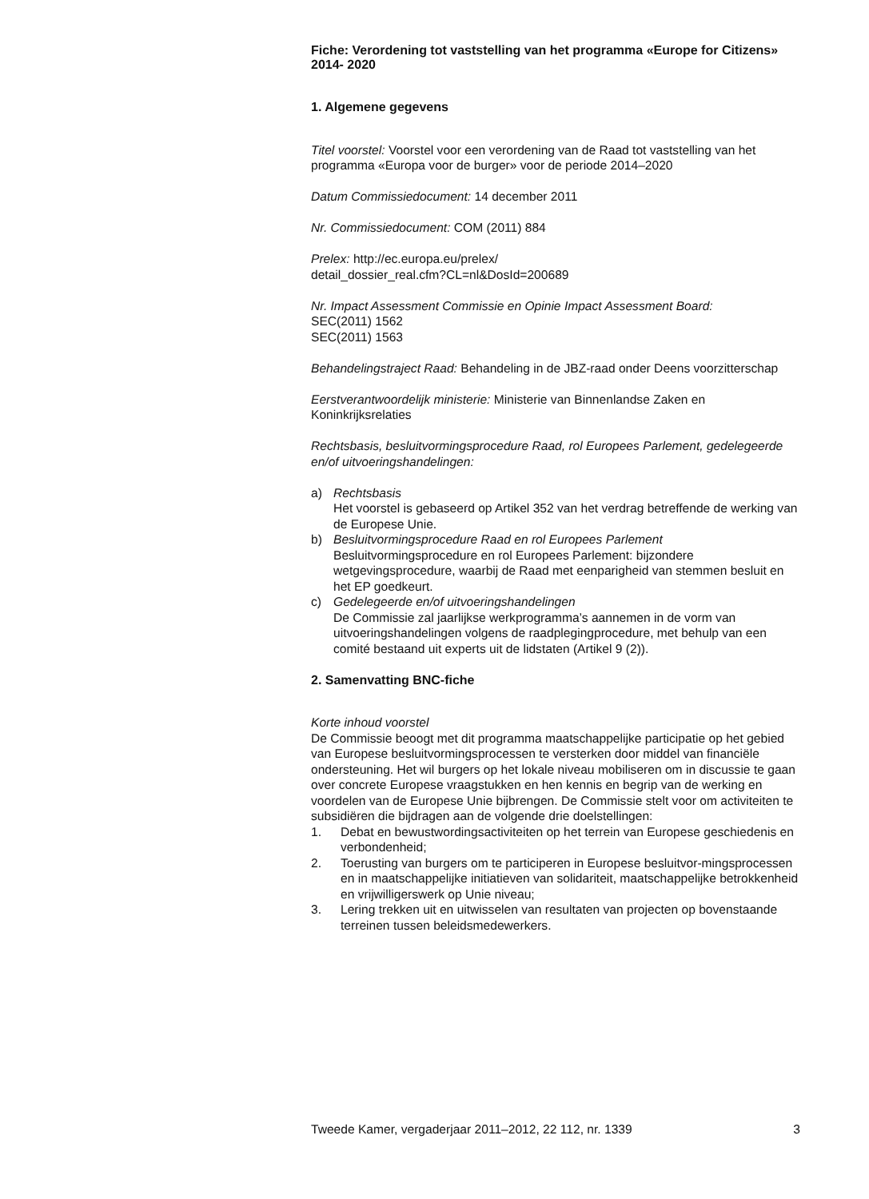Fiche: Verordening tot vaststelling van het programma «Europe for Citizens» 2014- 2020
1. Algemene gegevens
Titel voorstel: Voorstel voor een verordening van de Raad tot vaststelling van het programma «Europa voor de burger» voor de periode 2014–2020
Datum Commissiedocument: 14 december 2011
Nr. Commissiedocument: COM (2011) 884
Prelex: http://ec.europa.eu/prelex/
detail_dossier_real.cfm?CL=nl&DosId=200689
Nr. Impact Assessment Commissie en Opinie Impact Assessment Board:
SEC(2011) 1562
SEC(2011) 1563
Behandelingstraject Raad: Behandeling in de JBZ-raad onder Deens voorzitterschap
Eerstverantwoordelijk ministerie: Ministerie van Binnenlandse Zaken en Koninkrijksrelaties
Rechtsbasis, besluitvormingsprocedure Raad, rol Europees Parlement, gedelegeerde en/of uitvoeringshandelingen:
a) Rechtsbasis
Het voorstel is gebaseerd op Artikel 352 van het verdrag betreffende de werking van de Europese Unie.
b) Besluitvormingsprocedure Raad en rol Europees Parlement
Besluitvormingsprocedure en rol Europees Parlement: bijzondere wetgevingsprocedure, waarbij de Raad met eenparigheid van stemmen besluit en het EP goedkeurt.
c) Gedelegeerde en/of uitvoeringshandelingen
De Commissie zal jaarlijkse werkprogramma’s aannemen in de vorm van uitvoeringshandelingen volgens de raadplegingprocedure, met behulp van een comité bestaand uit experts uit de lidstaten (Artikel 9 (2)).
2. Samenvatting BNC-fiche
Korte inhoud voorstel
De Commissie beoogt met dit programma maatschappelijke participatie op het gebied van Europese besluitvormingsprocessen te versterken door middel van financiële ondersteuning. Het wil burgers op het lokale niveau mobiliseren om in discussie te gaan over concrete Europese vraagstukken en hen kennis en begrip van de werking en voordelen van de Europese Unie bijbrengen. De Commissie stelt voor om activiteiten te subsidiëren die bijdragen aan de volgende drie doelstellingen:
1. Debat en bewustwordingsactiviteiten op het terrein van Europese geschiedenis en verbondenheid;
2. Toerusting van burgers om te participeren in Europese besluitvor-mingsprocessen en in maatschappelijke initiatieven van solidariteit, maatschappelijke betrokkenheid en vrijwilligerswerk op Unie niveau;
3. Lering trekken uit en uitwisselen van resultaten van projecten op bovenstaande terreinen tussen beleidsmedewerkers.
Tweede Kamer, vergaderjaar 2011–2012, 22 112, nr. 1339 3